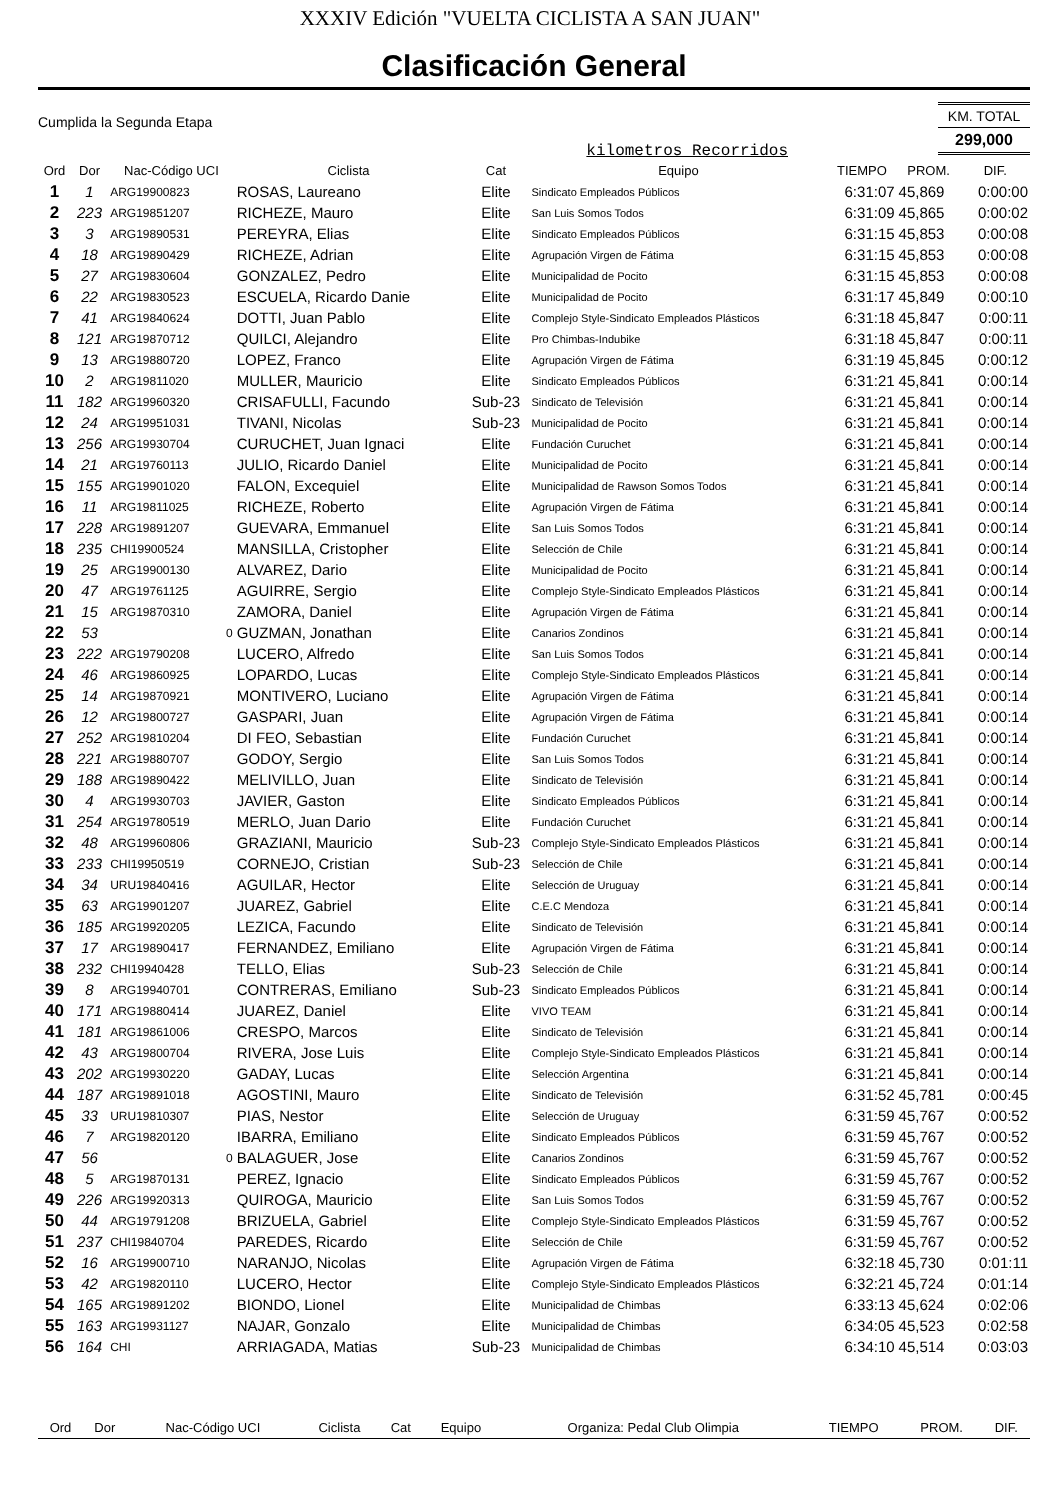XXXIV Edición "VUELTA CICLISTA A SAN JUAN"
Clasificación General
Cumplida la Segunda Etapa
kilometros Recorridos
KM. TOTAL
299,000
| Ord | Dor | Nac-Código UCI | Ciclista | Cat | Equipo | TIEMPO | PROM. | DIF. |
| --- | --- | --- | --- | --- | --- | --- | --- | --- |
| 1 | 1 | ARG19900823 | ROSAS, Laureano | Elite | Sindicato Empleados Públicos | 6:31:07 | 45,869 | 0:00:00 |
| 2 | 223 | ARG19851207 | RICHEZE, Mauro | Elite | San Luis Somos Todos | 6:31:09 | 45,865 | 0:00:02 |
| 3 | 3 | ARG19890531 | PEREYRA, Elias | Elite | Sindicato Empleados Públicos | 6:31:15 | 45,853 | 0:00:08 |
| 4 | 18 | ARG19890429 | RICHEZE, Adrian | Elite | Agrupación Virgen de Fátima | 6:31:15 | 45,853 | 0:00:08 |
| 5 | 27 | ARG19830604 | GONZALEZ, Pedro | Elite | Municipalidad de Pocito | 6:31:15 | 45,853 | 0:00:08 |
| 6 | 22 | ARG19830523 | ESCUELA, Ricardo Danie | Elite | Municipalidad de Pocito | 6:31:17 | 45,849 | 0:00:10 |
| 7 | 41 | ARG19840624 | DOTTI, Juan Pablo | Elite | Complejo Style-Sindicato Empleados Plásticos | 6:31:18 | 45,847 | 0:00:11 |
| 8 | 121 | ARG19870712 | QUILCI, Alejandro | Elite | Pro Chimbas-Indubike | 6:31:18 | 45,847 | 0:00:11 |
| 9 | 13 | ARG19880720 | LOPEZ, Franco | Elite | Agrupación Virgen de Fátima | 6:31:19 | 45,845 | 0:00:12 |
| 10 | 2 | ARG19811020 | MULLER, Mauricio | Elite | Sindicato Empleados Públicos | 6:31:21 | 45,841 | 0:00:14 |
| 11 | 182 | ARG19960320 | CRISAFULLI, Facundo | Sub-23 | Sindicato de Televisión | 6:31:21 | 45,841 | 0:00:14 |
| 12 | 24 | ARG19951031 | TIVANI, Nicolas | Sub-23 | Municipalidad de Pocito | 6:31:21 | 45,841 | 0:00:14 |
| 13 | 256 | ARG19930704 | CURUCHET, Juan Ignaci | Elite | Fundación Curuchet | 6:31:21 | 45,841 | 0:00:14 |
| 14 | 21 | ARG19760113 | JULIO, Ricardo Daniel | Elite | Municipalidad de Pocito | 6:31:21 | 45,841 | 0:00:14 |
| 15 | 155 | ARG19901020 | FALON, Excequiel | Elite | Municipalidad de Rawson Somos Todos | 6:31:21 | 45,841 | 0:00:14 |
| 16 | 11 | ARG19811025 | RICHEZE, Roberto | Elite | Agrupación Virgen de Fátima | 6:31:21 | 45,841 | 0:00:14 |
| 17 | 228 | ARG19891207 | GUEVARA, Emmanuel | Elite | San Luis Somos Todos | 6:31:21 | 45,841 | 0:00:14 |
| 18 | 235 | CHI19900524 | MANSILLA, Cristopher | Elite | Selección de Chile | 6:31:21 | 45,841 | 0:00:14 |
| 19 | 25 | ARG19900130 | ALVAREZ, Dario | Elite | Municipalidad de Pocito | 6:31:21 | 45,841 | 0:00:14 |
| 20 | 47 | ARG19761125 | AGUIRRE, Sergio | Elite | Complejo Style-Sindicato Empleados Plásticos | 6:31:21 | 45,841 | 0:00:14 |
| 21 | 15 | ARG19870310 | ZAMORA, Daniel | Elite | Agrupación Virgen de Fátima | 6:31:21 | 45,841 | 0:00:14 |
| 22 | 53 | 0 | GUZMAN, Jonathan | Elite | Canarios Zondinos | 6:31:21 | 45,841 | 0:00:14 |
| 23 | 222 | ARG19790208 | LUCERO, Alfredo | Elite | San Luis Somos Todos | 6:31:21 | 45,841 | 0:00:14 |
| 24 | 46 | ARG19860925 | LOPARDO, Lucas | Elite | Complejo Style-Sindicato Empleados Plásticos | 6:31:21 | 45,841 | 0:00:14 |
| 25 | 14 | ARG19870921 | MONTIVERO, Luciano | Elite | Agrupación Virgen de Fátima | 6:31:21 | 45,841 | 0:00:14 |
| 26 | 12 | ARG19800727 | GASPARI, Juan | Elite | Agrupación Virgen de Fátima | 6:31:21 | 45,841 | 0:00:14 |
| 27 | 252 | ARG19810204 | DI FEO, Sebastian | Elite | Fundación Curuchet | 6:31:21 | 45,841 | 0:00:14 |
| 28 | 221 | ARG19880707 | GODOY, Sergio | Elite | San Luis Somos Todos | 6:31:21 | 45,841 | 0:00:14 |
| 29 | 188 | ARG19890422 | MELIVILLO, Juan | Elite | Sindicato de Televisión | 6:31:21 | 45,841 | 0:00:14 |
| 30 | 4 | ARG19930703 | JAVIER, Gaston | Elite | Sindicato Empleados Públicos | 6:31:21 | 45,841 | 0:00:14 |
| 31 | 254 | ARG19780519 | MERLO, Juan Dario | Elite | Fundación Curuchet | 6:31:21 | 45,841 | 0:00:14 |
| 32 | 48 | ARG19960806 | GRAZIANI, Mauricio | Sub-23 | Complejo Style-Sindicato Empleados Plásticos | 6:31:21 | 45,841 | 0:00:14 |
| 33 | 233 | CHI19950519 | CORNEJO, Cristian | Sub-23 | Selección de Chile | 6:31:21 | 45,841 | 0:00:14 |
| 34 | 34 | URU19840416 | AGUILAR, Hector | Elite | Selección de Uruguay | 6:31:21 | 45,841 | 0:00:14 |
| 35 | 63 | ARG19901207 | JUAREZ, Gabriel | Elite | C.E.C Mendoza | 6:31:21 | 45,841 | 0:00:14 |
| 36 | 185 | ARG19920205 | LEZICA, Facundo | Elite | Sindicato de Televisión | 6:31:21 | 45,841 | 0:00:14 |
| 37 | 17 | ARG19890417 | FERNANDEZ, Emiliano | Elite | Agrupación Virgen de Fátima | 6:31:21 | 45,841 | 0:00:14 |
| 38 | 232 | CHI19940428 | TELLO, Elias | Sub-23 | Selección de Chile | 6:31:21 | 45,841 | 0:00:14 |
| 39 | 8 | ARG19940701 | CONTRERAS, Emiliano | Sub-23 | Sindicato Empleados Públicos | 6:31:21 | 45,841 | 0:00:14 |
| 40 | 171 | ARG19880414 | JUAREZ, Daniel | Elite | VIVO TEAM | 6:31:21 | 45,841 | 0:00:14 |
| 41 | 181 | ARG19861006 | CRESPO, Marcos | Elite | Sindicato de Televisión | 6:31:21 | 45,841 | 0:00:14 |
| 42 | 43 | ARG19800704 | RIVERA, Jose Luis | Elite | Complejo Style-Sindicato Empleados Plásticos | 6:31:21 | 45,841 | 0:00:14 |
| 43 | 202 | ARG19930220 | GADAY, Lucas | Elite | Selección Argentina | 6:31:21 | 45,841 | 0:00:14 |
| 44 | 187 | ARG19891018 | AGOSTINI, Mauro | Elite | Sindicato de Televisión | 6:31:52 | 45,781 | 0:00:45 |
| 45 | 33 | URU19810307 | PIAS, Nestor | Elite | Selección de Uruguay | 6:31:59 | 45,767 | 0:00:52 |
| 46 | 7 | ARG19820120 | IBARRA, Emiliano | Elite | Sindicato Empleados Públicos | 6:31:59 | 45,767 | 0:00:52 |
| 47 | 56 | 0 | BALAGUER, Jose | Elite | Canarios Zondinos | 6:31:59 | 45,767 | 0:00:52 |
| 48 | 5 | ARG19870131 | PEREZ, Ignacio | Elite | Sindicato Empleados Públicos | 6:31:59 | 45,767 | 0:00:52 |
| 49 | 226 | ARG19920313 | QUIROGA, Mauricio | Elite | San Luis Somos Todos | 6:31:59 | 45,767 | 0:00:52 |
| 50 | 44 | ARG19791208 | BRIZUELA, Gabriel | Elite | Complejo Style-Sindicato Empleados Plásticos | 6:31:59 | 45,767 | 0:00:52 |
| 51 | 237 | CHI19840704 | PAREDES, Ricardo | Elite | Selección de Chile | 6:31:59 | 45,767 | 0:00:52 |
| 52 | 16 | ARG19900710 | NARANJO, Nicolas | Elite | Agrupación Virgen de Fátima | 6:32:18 | 45,730 | 0:01:11 |
| 53 | 42 | ARG19820110 | LUCERO, Hector | Elite | Complejo Style-Sindicato Empleados Plásticos | 6:32:21 | 45,724 | 0:01:14 |
| 54 | 165 | ARG19891202 | BIONDO, Lionel | Elite | Municipalidad de Chimbas | 6:33:13 | 45,624 | 0:02:06 |
| 55 | 163 | ARG19931127 | NAJAR, Gonzalo | Elite | Municipalidad de Chimbas | 6:34:05 | 45,523 | 0:02:58 |
| 56 | 164 | CHI | ARRIAGADA, Matias | Sub-23 | Municipalidad de Chimbas | 6:34:10 | 45,514 | 0:03:03 |
| Ord | Dor | Nac-Código UCI | Ciclista | Cat | Equipo | Organiza: Pedal Club Olimpia | TIEMPO | PROM. | DIF. |
| --- | --- | --- | --- | --- | --- | --- | --- | --- | --- |